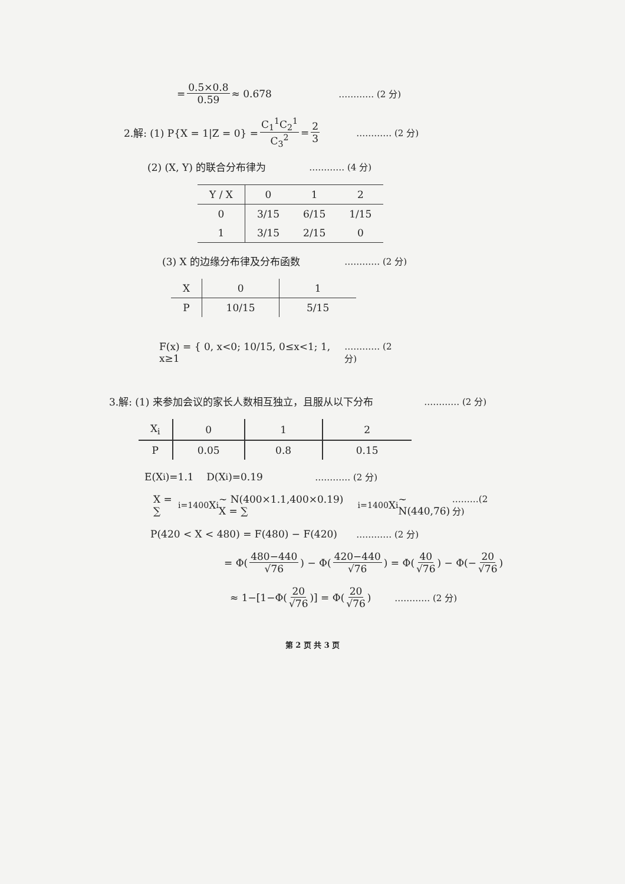= 0.5×0.8 0.59 ≈ 0.678 ………… (2 分)
2.解: (1) P{X = 1|Z = 0} = C<sub>1</sub><sup>1</sup>C<sub>2</sub><sup>1</sup> C<sub>3</sub><sup>2</sup> = 2 3 ………… (2 分)
(2) (X, Y) 的联合分布律为 ………… (4 分)
| Y / X | 0 | 1 | 2 |
| --- | --- | --- | --- |
| 0 | 3/15 | 6/15 | 1/15 |
| 1 | 3/15 | 2/15 | 0 |
(3) X 的边缘分布律及分布函数 ………… (2 分)
| X | 0 | 1 |
| --- | --- | --- |
| P | 10/15 | 5/15 |
F(x) = { 0, x<0; 10/15, 0≤x<1; 1, x≥1 ………… (2 分)
3.解: (1) 来参加会议的家长人数相互独立，且服从以下分布 ………… (2 分)
| X<sub>i</sub> | 0 | 1 | 2 |
| --- | --- | --- | --- |
| P | 0.05 | 0.8 | 0.15 |
E(X<sub>i</sub>)=1.1 D(X<sub>i</sub>)=0.19 ………… (2 分)
X = ∑<sub>i=1</sub><sup>400</sup> X<sub>i</sub> ~ N(400×1.1,400×0.19) X = ∑<sub>i=1</sub><sup>400</sup> X<sub>i</sub> ~ N(440,76) ………(2 分)
P(420 < X < 480) = F(480) − F(420) ………… (2 分)
= Φ(480−440 √76) − Φ(420−440 √76) = Φ(40 √76) − Φ(− 20 √76)
≈ 1−[1−Φ(20 √76)] = Φ(20 √76) ………… (2 分)
第 2 页 共 3 页